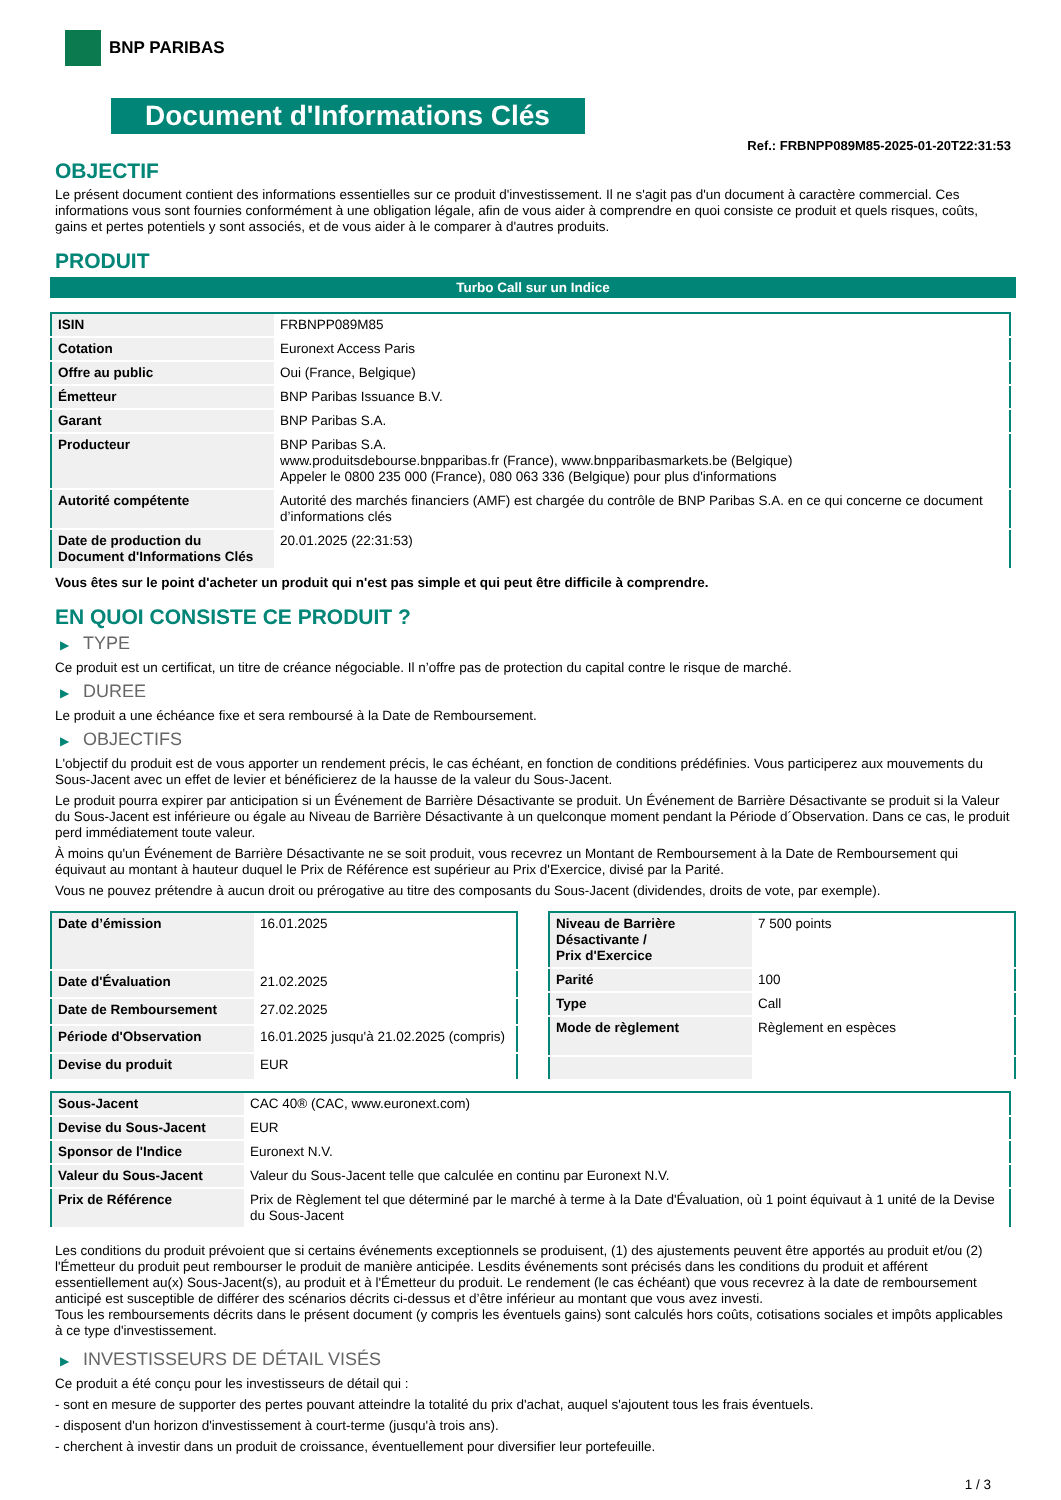BNP PARIBAS
Document d'Informations Clés
Ref.: FRBNPP089M85-2025-01-20T22:31:53
OBJECTIF
Le présent document contient des informations essentielles sur ce produit d'investissement. Il ne s'agit pas d'un document à caractère commercial. Ces informations vous sont fournies conformément à une obligation légale, afin de vous aider à comprendre en quoi consiste ce produit et quels risques, coûts, gains et pertes potentiels y sont associés, et de vous aider à le comparer à d'autres produits.
PRODUIT
Turbo Call sur un Indice
| ISIN | FRBNPP089M85 |
| Cotation | Euronext Access Paris |
| Offre au public | Oui (France, Belgique) |
| Émetteur | BNP Paribas Issuance B.V. |
| Garant | BNP Paribas S.A. |
| Producteur | BNP Paribas S.A. www.produitsdebourse.bnpparibas.fr (France), www.bnpparibasmarkets.be (Belgique) Appeler le 0800 235 000 (France), 080 063 336 (Belgique) pour plus d'informations |
| Autorité compétente | Autorité des marchés financiers (AMF) est chargée du contrôle de BNP Paribas S.A. en ce qui concerne ce document d’informations clés |
| Date de production du Document d'Informations Clés | 20.01.2025 (22:31:53) |
Vous êtes sur le point d'acheter un produit qui n'est pas simple et qui peut être difficile à comprendre.
EN QUOI CONSISTE CE PRODUIT ?
▶ TYPE
Ce produit est un certificat, un titre de créance négociable. Il n’offre pas de protection du capital contre le risque de marché.
▶ DUREE
Le produit a une échéance fixe et sera remboursé à la Date de Remboursement.
▶ OBJECTIFS
L'objectif du produit est de vous apporter un rendement précis, le cas échéant, en fonction de conditions prédéfinies. Vous participerez aux mouvements du Sous-Jacent avec un effet de levier et bénéficierez de la hausse de la valeur du Sous-Jacent.
Le produit pourra expirer par anticipation si un Événement de Barrière Désactivante se produit. Un Événement de Barrière Désactivante se produit si la Valeur du Sous-Jacent est inférieure ou égale au Niveau de Barrière Désactivante à un quelconque moment pendant la Période d´Observation. Dans ce cas, le produit perd immédiatement toute valeur.
À moins qu'un Événement de Barrière Désactivante ne se soit produit, vous recevrez un Montant de Remboursement à la Date de Remboursement qui équivaut au montant à hauteur duquel le Prix de Référence est supérieur au Prix d'Exercice, divisé par la Parité.
Vous ne pouvez prétendre à aucun droit ou prérogative au titre des composants du Sous-Jacent (dividendes, droits de vote, par exemple).
| Date d’émission | 16.01.2025 |
| Date d'Évaluation | 21.02.2025 |
| Date de Remboursement | 27.02.2025 |
| Période d'Observation | 16.01.2025 jusqu'à 21.02.2025 (compris) |
| Devise du produit | EUR |
| Niveau de Barrière Désactivante / Prix d'Exercice | 7 500 points |
| Parité | 100 |
| Type | Call |
| Mode de règlement | Règlement en espèces |
| Sous-Jacent | CAC 40® (CAC, www.euronext.com) |
| Devise du Sous-Jacent | EUR |
| Sponsor de l'Indice | Euronext N.V. |
| Valeur du Sous-Jacent | Valeur du Sous-Jacent telle que calculée en continu par Euronext N.V. |
| Prix de Référence | Prix de Règlement tel que déterminé par le marché à terme à la Date d'Évaluation, où 1 point équivaut à 1 unité de la Devise du Sous-Jacent |
Les conditions du produit prévoient que si certains événements exceptionnels se produisent, (1) des ajustements peuvent être apportés au produit et/ou (2) l'Émetteur du produit peut rembourser le produit de manière anticipée. Lesdits événements sont précisés dans les conditions du produit et afférent essentiellement au(x) Sous-Jacent(s), au produit et à l'Émetteur du produit. Le rendement (le cas échéant) que vous recevrez à la date de remboursement anticipé est susceptible de différer des scénarios décrits ci-dessus et d’être inférieur au montant que vous avez investi.
Tous les remboursements décrits dans le présent document (y compris les éventuels gains) sont calculés hors coûts, cotisations sociales et impôts applicables à ce type d'investissement.
▶ INVESTISSEURS DE DÉTAIL VISÉS
Ce produit a été conçu pour les investisseurs de détail qui :
- sont en mesure de supporter des pertes pouvant atteindre la totalité du prix d'achat, auquel s'ajoutent tous les frais éventuels.
- disposent d'un horizon d'investissement à court-terme (jusqu'à trois ans).
- cherchent à investir dans un produit de croissance, éventuellement pour diversifier leur portefeuille.
1 / 3